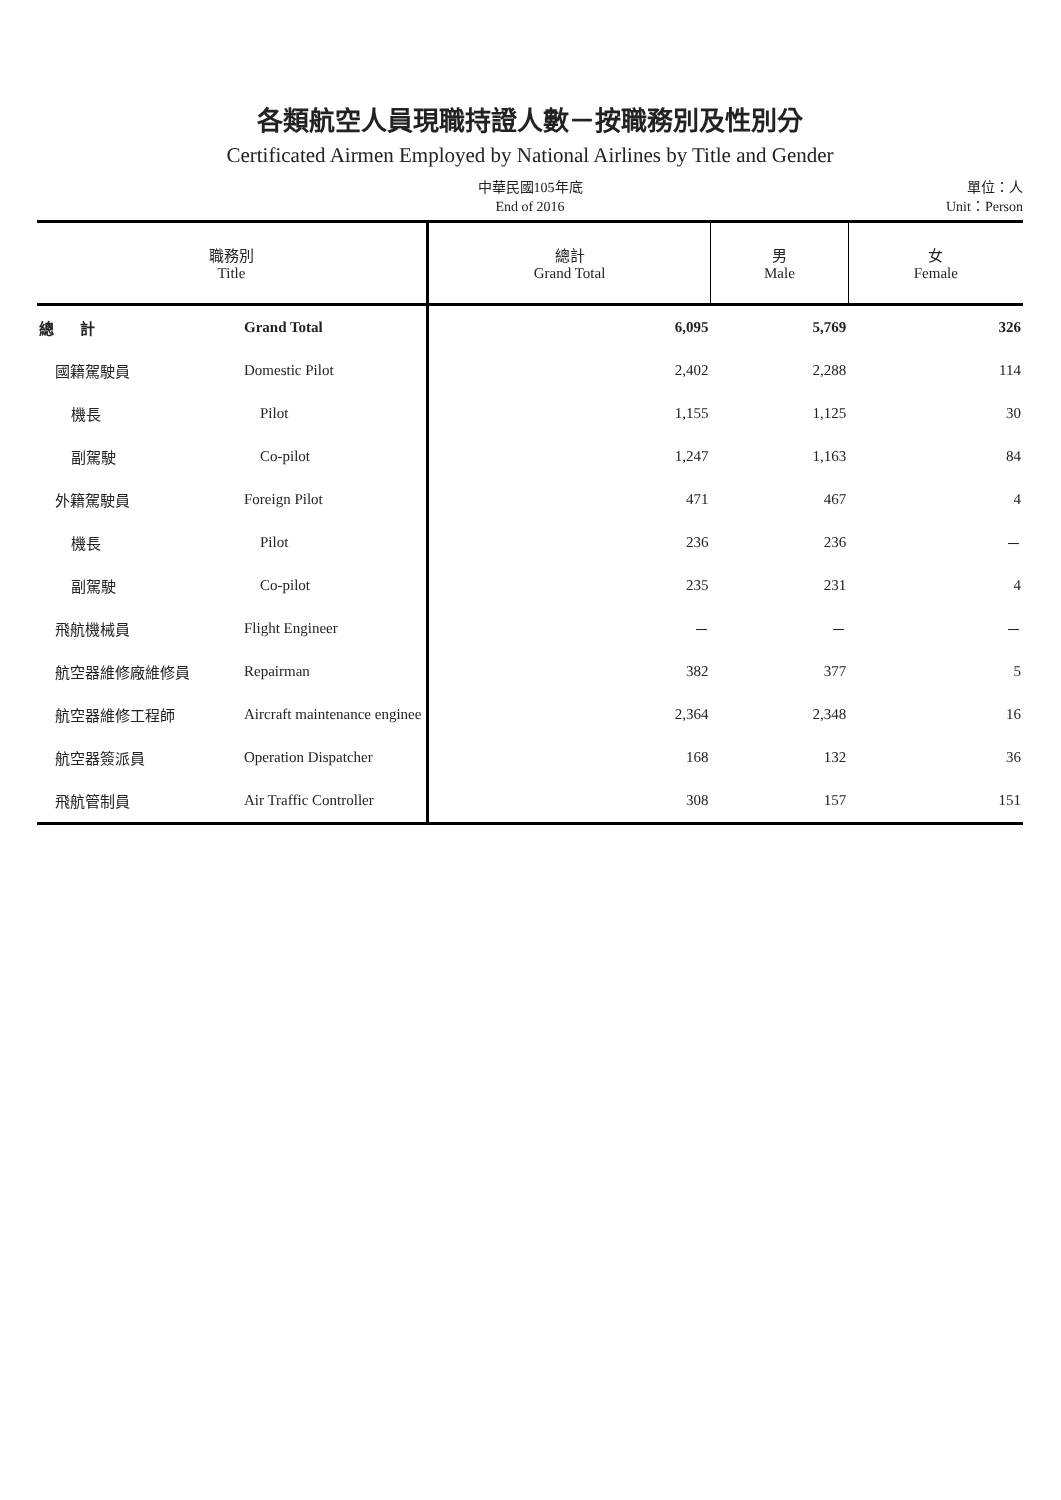各類航空人員現職持證人數－按職務別及性別分
Certificated Airmen Employed by National Airlines by Title and Gender
中華民國105年底
End of 2016
單位：人
Unit：Person
| 職務別 Title | | 總計 Grand Total | 男 Male | 女 Female |
| --- | --- | --- | --- | --- |
| 總 計 | Grand Total | 6,095 | 5,769 | 326 |
| 國籍駕駛員 | Domestic Pilot | 2,402 | 2,288 | 114 |
| 機長 | Pilot | 1,155 | 1,125 | 30 |
| 副駕駛 | Co-pilot | 1,247 | 1,163 | 84 |
| 外籍駕駛員 | Foreign Pilot | 471 | 467 | 4 |
| 機長 | Pilot | 236 | 236 | － |
| 副駕駛 | Co-pilot | 235 | 231 | 4 |
| 飛航機械員 | Flight Engineer | － | － | － |
| 航空器維修廠維修員 | Repairman | 382 | 377 | 5 |
| 航空器維修工程師 | Aircraft maintenance enginee | 2,364 | 2,348 | 16 |
| 航空器簽派員 | Operation Dispatcher | 168 | 132 | 36 |
| 飛航管制員 | Air Traffic Controller | 308 | 157 | 151 |